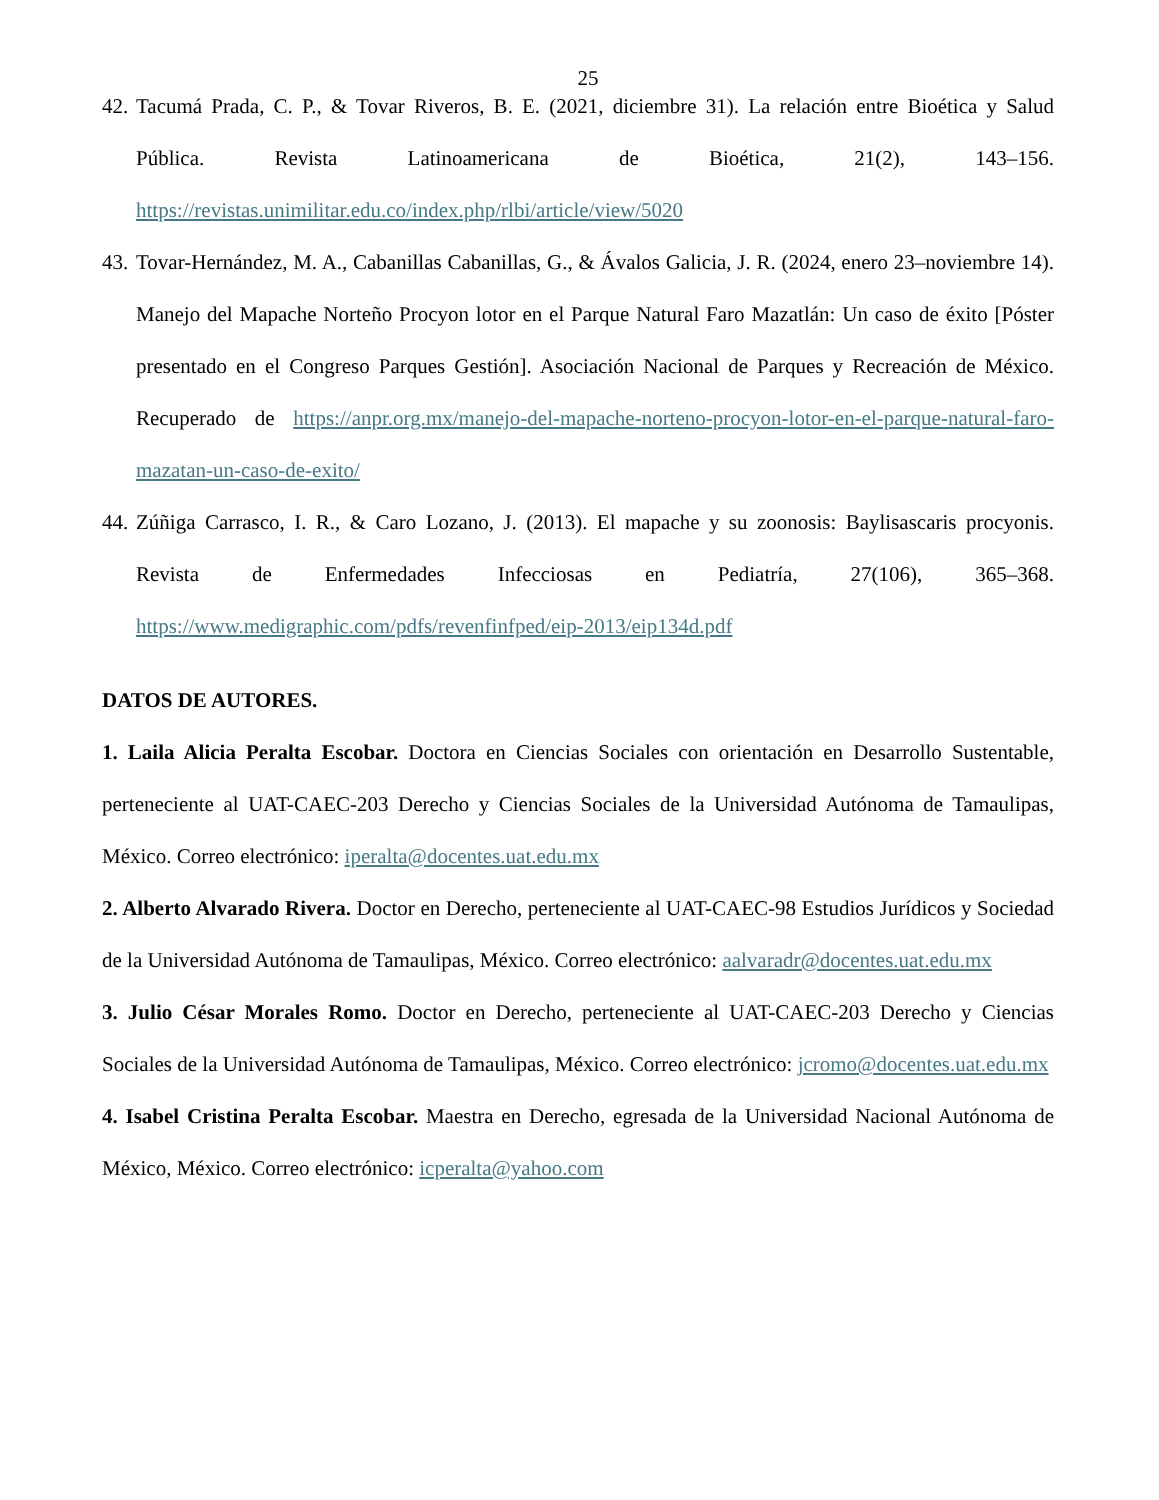25
42. Tacumá Prada, C. P., & Tovar Riveros, B. E. (2021, diciembre 31). La relación entre Bioética y Salud Pública. Revista Latinoamericana de Bioética, 21(2), 143–156. https://revistas.unimilitar.edu.co/index.php/rlbi/article/view/5020
43. Tovar-Hernández, M. A., Cabanillas Cabanillas, G., & Ávalos Galicia, J. R. (2024, enero 23–noviembre 14). Manejo del Mapache Norteño Procyon lotor en el Parque Natural Faro Mazatlán: Un caso de éxito [Póster presentado en el Congreso Parques Gestión]. Asociación Nacional de Parques y Recreación de México. Recuperado de https://anpr.org.mx/manejo-del-mapache-norteno-procyon-lotor-en-el-parque-natural-faro-mazatan-un-caso-de-exito/
44. Zúñiga Carrasco, I. R., & Caro Lozano, J. (2013). El mapache y su zoonosis: Baylisascaris procyonis. Revista de Enfermedades Infecciosas en Pediatría, 27(106), 365–368. https://www.medigraphic.com/pdfs/revenfinfped/eip-2013/eip134d.pdf
DATOS DE AUTORES.
1. Laila Alicia Peralta Escobar. Doctora en Ciencias Sociales con orientación en Desarrollo Sustentable, perteneciente al UAT-CAEC-203 Derecho y Ciencias Sociales de la Universidad Autónoma de Tamaulipas, México. Correo electrónico: iperalta@docentes.uat.edu.mx
2. Alberto Alvarado Rivera. Doctor en Derecho, perteneciente al UAT-CAEC-98 Estudios Jurídicos y Sociedad de la Universidad Autónoma de Tamaulipas, México. Correo electrónico: aalvaradr@docentes.uat.edu.mx
3. Julio César Morales Romo. Doctor en Derecho, perteneciente al UAT-CAEC-203 Derecho y Ciencias Sociales de la Universidad Autónoma de Tamaulipas, México. Correo electrónico: jcromo@docentes.uat.edu.mx
4. Isabel Cristina Peralta Escobar. Maestra en Derecho, egresada de la Universidad Nacional Autónoma de México, México. Correo electrónico: icperalta@yahoo.com